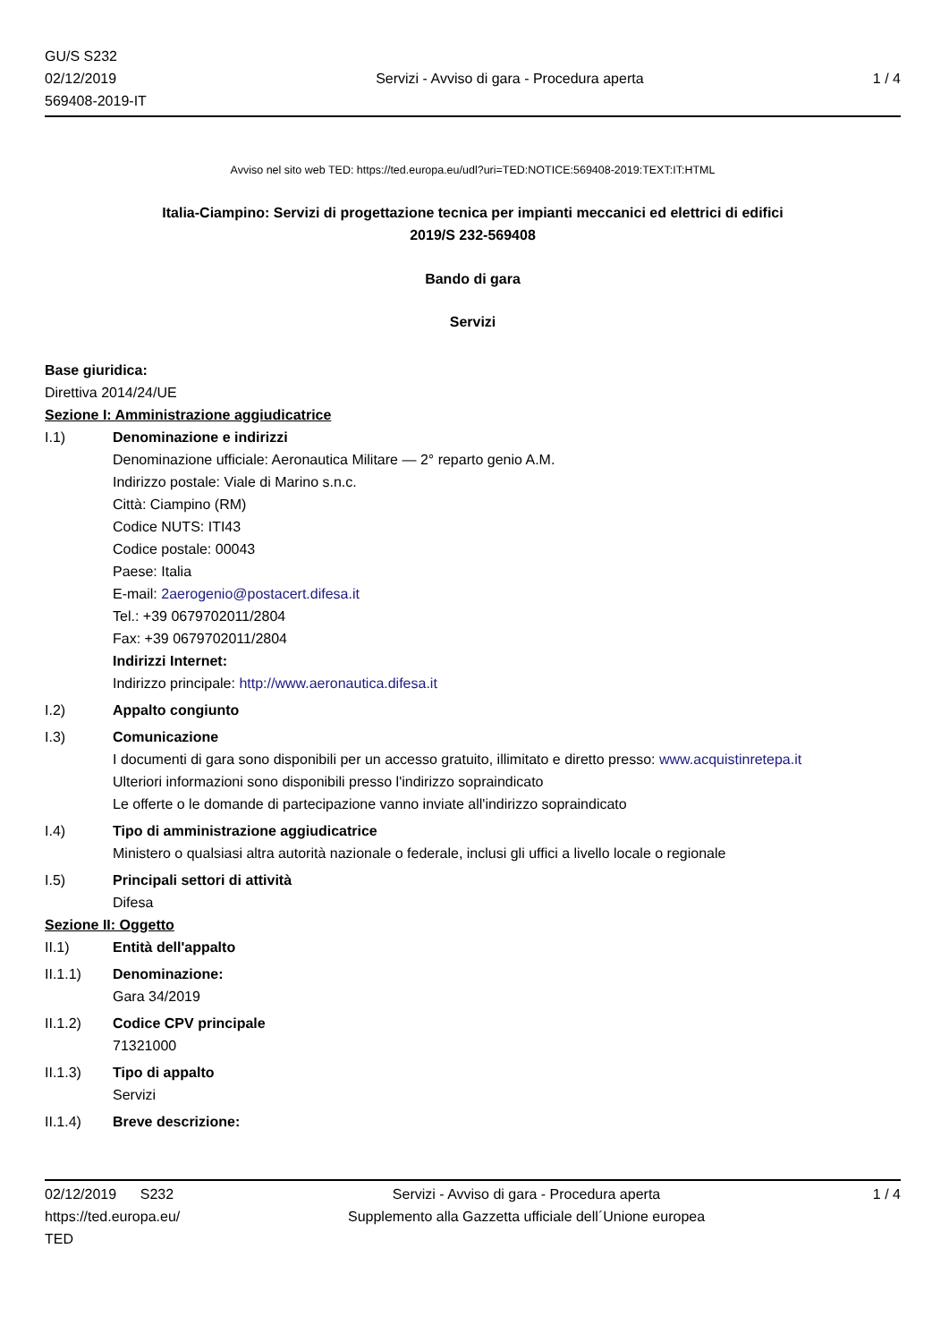GU/S S232
02/12/2019
569408-2019-IT
Servizi - Avviso di gara - Procedura aperta
1 / 4
Avviso nel sito web TED: https://ted.europa.eu/udl?uri=TED:NOTICE:569408-2019:TEXT:IT:HTML
Italia-Ciampino: Servizi di progettazione tecnica per impianti meccanici ed elettrici di edifici
2019/S 232-569408
Bando di gara
Servizi
Base giuridica:
Direttiva 2014/24/UE
Sezione I: Amministrazione aggiudicatrice
I.1) Denominazione e indirizzi
Denominazione ufficiale: Aeronautica Militare — 2° reparto genio A.M.
Indirizzo postale: Viale di Marino s.n.c.
Città: Ciampino (RM)
Codice NUTS: ITI43
Codice postale: 00043
Paese: Italia
E-mail: 2aerogenio@postacert.difesa.it
Tel.: +39 0679702011/2804
Fax: +39 0679702011/2804
Indirizzi Internet:
Indirizzo principale: http://www.aeronautica.difesa.it
I.2) Appalto congiunto
I.3) Comunicazione
I documenti di gara sono disponibili per un accesso gratuito, illimitato e diretto presso: www.acquistinretepa.it
Ulteriori informazioni sono disponibili presso l'indirizzo sopraindicato
Le offerte o le domande di partecipazione vanno inviate all'indirizzo sopraindicato
I.4) Tipo di amministrazione aggiudicatrice
Ministero o qualsiasi altra autorità nazionale o federale, inclusi gli uffici a livello locale o regionale
I.5) Principali settori di attività
Difesa
Sezione II: Oggetto
II.1) Entità dell'appalto
II.1.1) Denominazione:
Gara 34/2019
II.1.2) Codice CPV principale
71321000
II.1.3) Tipo di appalto
Servizi
II.1.4) Breve descrizione:
02/12/2019 S232
https://ted.europa.eu/
TED
Servizi - Avviso di gara - Procedura aperta
Supplemento alla Gazzetta ufficiale dell´Unione europea
1 / 4